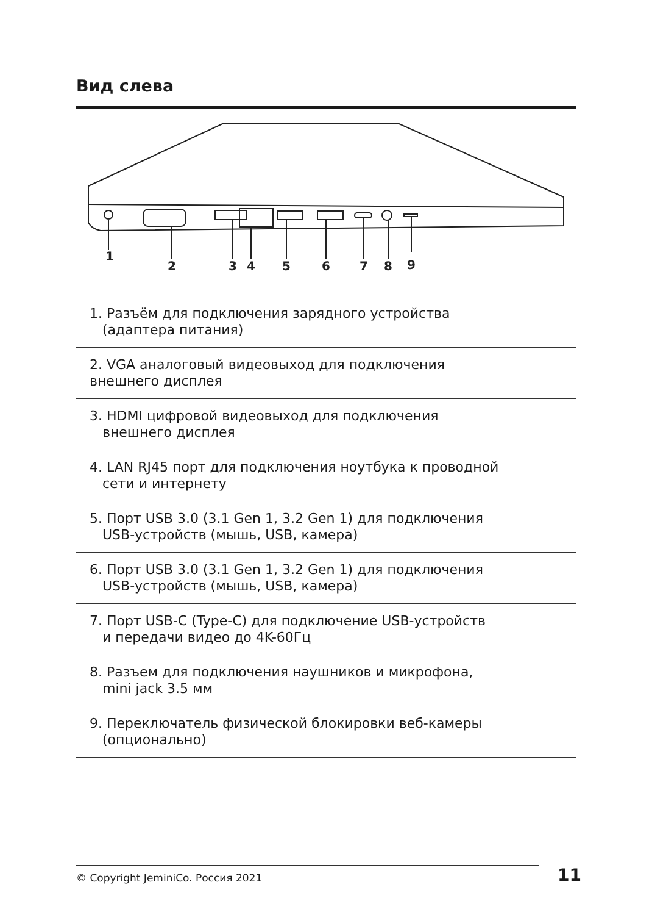Вид слева
1
2
3
4
5
6
7
8
9
1. Разъём для подключения зарядного устройства
(адаптера питания)
2. VGA аналоговый видеовыход для подключения
внешнего дисплея
3. HDMI цифровой видеовыход для подключения
внешнего дисплея
4. LAN RJ45 порт для подключения ноутбука к проводной
сети и интернету
5. Порт USB 3.0 (3.1 Gen 1, 3.2 Gen 1) для подключения
USB-устройств (мышь, USB, камера)
6. Порт USB 3.0 (3.1 Gen 1, 3.2 Gen 1) для подключения
USB-устройств (мышь, USB, камера)
7. Порт USB-C (Type-C) для подключение USB-устройств
и передачи видео до 4K-60Гц
8. Разъем для подключения наушников и микрофона,
mini jack 3.5 мм
9. Переключатель физической блокировки веб-камеры
(опционально)
© Copyright JeminiCo. Россия 2021 11